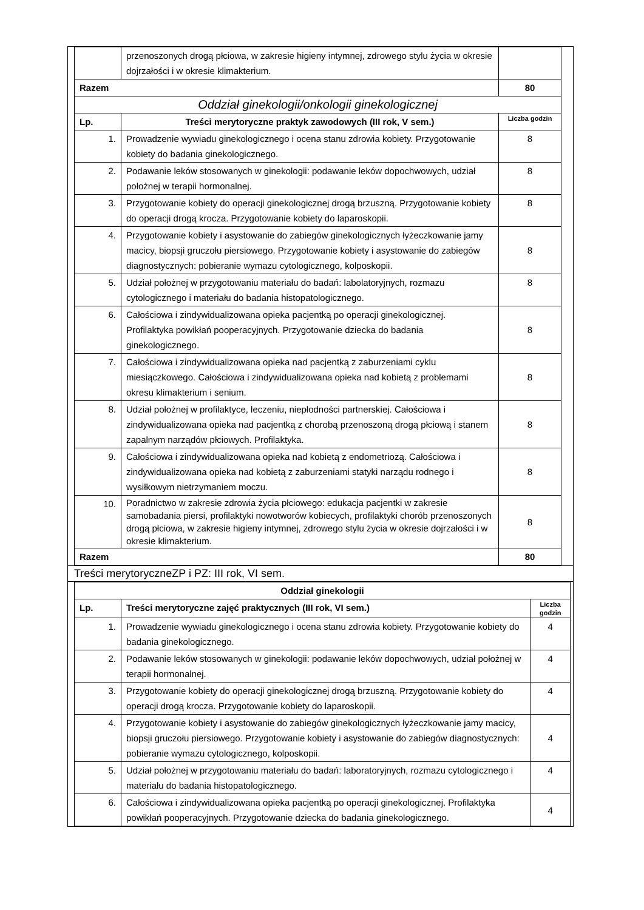| | przenoszonych drogą płciowa, w zakresie higieny intymnej, zdrowego stylu życia w okresie dojrzałości i w okresie klimakterium. | |
| Razem | | 80 |
| Oddział ginekologii/onkologii ginekologicznej | | |
| Lp. | Treści merytoryczne praktyk zawodowych (III rok, V sem.) | Liczba godzin |
| 1. | Prowadzenie wywiadu ginekologicznego i ocena stanu zdrowia kobiety. Przygotowanie kobiety do badania ginekologicznego. | 8 |
| 2. | Podawanie leków stosowanych w ginekologii: podawanie leków dopochwowych, udział położnej w terapii hormonalnej. | 8 |
| 3. | Przygotowanie kobiety do operacji ginekologicznej drogą brzuszną. Przygotowanie kobiety do operacji drogą krocza. Przygotowanie kobiety do laparoskopii. | 8 |
| 4. | Przygotowanie kobiety i asystowanie do zabiegów ginekologicznych łyżeczkowanie jamy macicy, biopsji gruczołu piersiowego. Przygotowanie kobiety i asystowanie do zabiegów diagnostycznych: pobieranie wymazu cytologicznego, kolposkopii. | 8 |
| 5. | Udział położnej w przygotowaniu materiału do badań: labolatoryjnych, rozmazu cytologicznego i materiału do badania histopatologicznego. | 8 |
| 6. | Całościowa i zindywidualizowana opieka pacjentką po operacji ginekologicznej. Profilaktyka powikłań pooperacyjnych. Przygotowanie dziecka do badania ginekologicznego. | 8 |
| 7. | Całościowa i zindywidualizowana opieka nad pacjentką z zaburzeniami cyklu miesiączkowego. Całościowa i zindywidualizowana opieka nad kobietą z problemami okresu klimakterium i senium. | 8 |
| 8. | Udział położnej w profilaktyce, leczeniu, niepłodności partnerskiej. Całościowa i zindywidualizowana opieka nad pacjentką z chorobą przenoszoną drogą płciową i stanem zapalnym narządów płciowych. Profilaktyka. | 8 |
| 9. | Całościowa i zindywidualizowana opieka nad kobietą z endometriozą. Całościowa i zindywidualizowana opieka nad kobietą z zaburzeniami statyki narządu rodnego i wysiłkowym nietrzymaniem moczu. | 8 |
| 10. | Poradnictwo w zakresie zdrowia życia płciowego: edukacja pacjentki w zakresie samobadania piersi, profilaktyki nowotworów kobiecych, profilaktyki chorób przenoszonych drogą płciowa, w zakresie higieny intymnej, zdrowego stylu życia w okresie dojrzałości i w okresie klimakterium. | 8 |
| Razem | | 80 |
Treści merytoryczneZP i PZ: III rok, VI sem.
| Oddział ginekologii | | |
| --- | --- | --- |
| Lp. | Treści merytoryczne zajęć praktycznych (III rok, VI sem.) | Liczba godzin |
| 1. | Prowadzenie wywiadu ginekologicznego i ocena stanu zdrowia kobiety. Przygotowanie kobiety do badania ginekologicznego. | 4 |
| 2. | Podawanie leków stosowanych w ginekologii: podawanie leków dopochwowych, udział położnej w terapii hormonalnej. | 4 |
| 3. | Przygotowanie kobiety do operacji ginekologicznej drogą brzuszną. Przygotowanie kobiety do operacji drogą krocza. Przygotowanie kobiety do laparoskopii. | 4 |
| 4. | Przygotowanie kobiety i asystowanie do zabiegów ginekologicznych łyżeczkowanie jamy macicy, biopsji gruczołu piersiowego. Przygotowanie kobiety i asystowanie do zabiegów diagnostycznych: pobieranie wymazu cytologicznego, kolposkopii. | 4 |
| 5. | Udział położnej w przygotowaniu materiału do badań: laboratoryjnych, rozmazu cytologicznego i materiału do badania histopatologicznego. | 4 |
| 6. | Całościowa i zindywidualizowana opieka pacjentką po operacji ginekologicznej. Profilaktyka powikłań pooperacyjnych. Przygotowanie dziecka do badania ginekologicznego. | 4 |